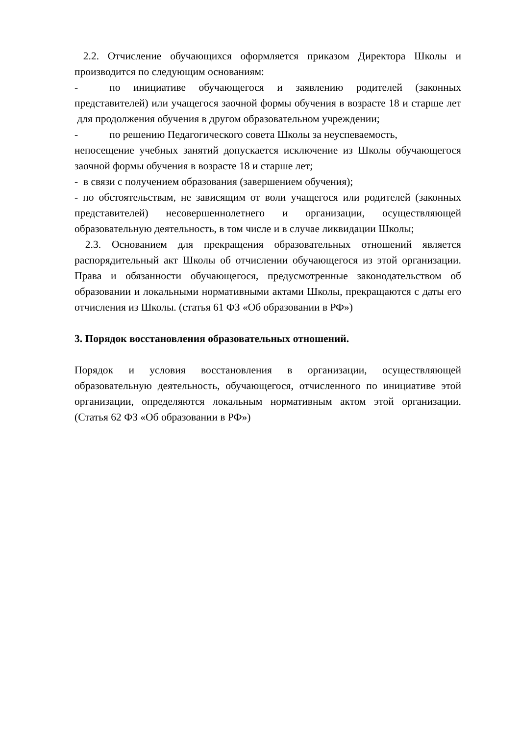2.2. Отчисление обучающихся оформляется приказом Директора Школы и производится по следующим основаниям:
- по инициативе обучающегося и заявлению родителей (законных представителей) или учащегося заочной формы обучения в возрасте 18 и старше лет для продолжения обучения в другом образовательном учреждении;
- по решению Педагогического совета Школы за неуспеваемость,
непосещение учебных занятий допускается исключение из Школы обучающегося заочной формы обучения в возрасте 18 и старше лет;
- в связи с получением образования (завершением обучения);
- по обстоятельствам, не зависящим от воли учащегося или родителей (законных представителей) несовершеннолетнего и организации, осуществляющей образовательную деятельность, в том числе и в случае ликвидации Школы;
2.3. Основанием для прекращения образовательных отношений является распорядительный акт Школы об отчислении обучающегося из этой организации. Права и обязанности обучающегося, предусмотренные законодательством об образовании и локальными нормативными актами Школы, прекращаются с даты его отчисления из Школы. (статья 61 ФЗ «Об образовании в РФ»)
3. Порядок восстановления образовательных отношений.
Порядок и условия восстановления в организации, осуществляющей образовательную деятельность, обучающегося, отчисленного по инициативе этой организации, определяются локальным нормативным актом этой организации. (Статья 62 ФЗ «Об образовании в РФ»)